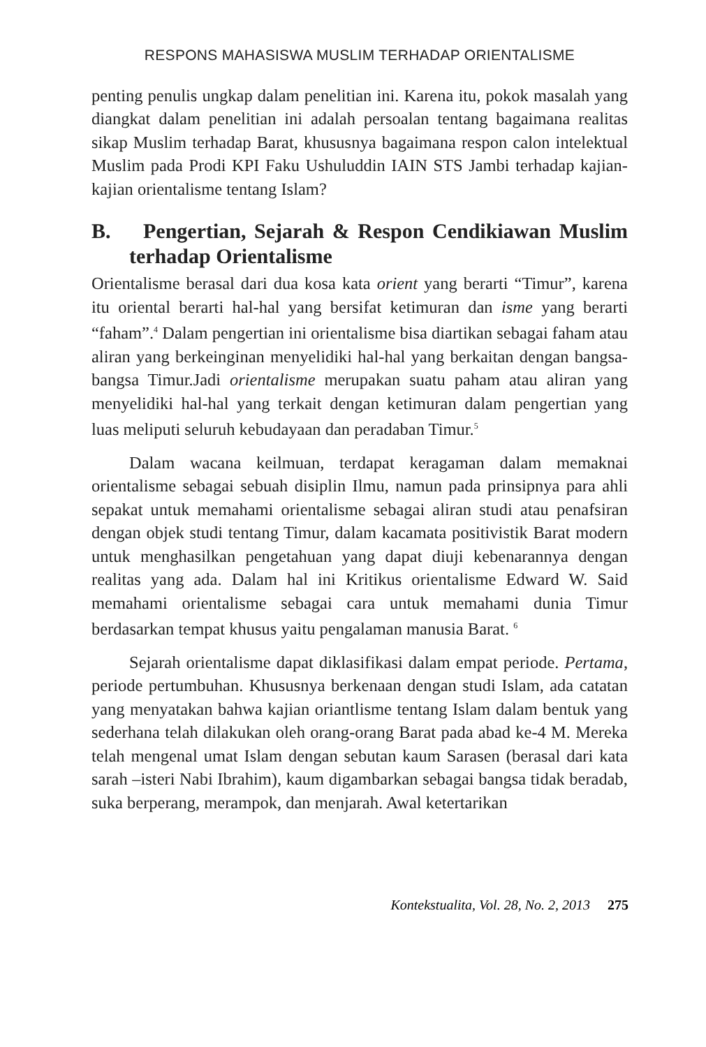RESPONS MAHASISWA MUSLIM TERHADAP ORIENTALISME
penting penulis ungkap dalam penelitian ini. Karena itu, pokok masalah yang diangkat dalam penelitian ini adalah persoalan tentang bagaimana realitas sikap Muslim terhadap Barat, khususnya bagaimana respon calon intelektual Muslim pada Prodi KPI Faku Ushuluddin IAIN STS Jambi terhadap kajian-kajian orientalisme tentang Islam?
B. Pengertian, Sejarah & Respon Cendikiawan Muslim terhadap Orientalisme
Orientalisme berasal dari dua kosa kata orient yang berarti “Timur”, karena itu oriental berarti hal-hal yang bersifat ketimuran dan isme yang berarti “faham”.<sup>4</sup> Dalam pengertian ini orientalisme bisa diartikan sebagai faham atau aliran yang berkeinginan menyelidiki hal-hal yang berkaitan dengan bangsa-bangsa Timur.Jadi orientalisme merupakan suatu paham atau aliran yang menyelidiki hal-hal yang terkait dengan ketimuran dalam pengertian yang luas meliputi seluruh kebudayaan dan peradaban Timur.<sup>5</sup>
Dalam wacana keilmuan, terdapat keragaman dalam memaknai orientalisme sebagai sebuah disiplin Ilmu, namun pada prinsipnya para ahli sepakat untuk memahami orientalisme sebagai aliran studi atau penafsiran dengan objek studi tentang Timur, dalam kacamata positivistik Barat modern untuk menghasilkan pengetahuan yang dapat diuji kebenarannya dengan realitas yang ada. Dalam hal ini Kritikus orientalisme Edward W. Said memahami orientalisme sebagai cara untuk memahami dunia Timur berdasarkan tempat khusus yaitu pengalaman manusia Barat. <sup>6</sup>
Sejarah orientalisme dapat diklasifikasi dalam empat periode. Pertama, periode pertumbuhan. Khususnya berkenaan dengan studi Islam, ada catatan yang menyatakan bahwa kajian oriantlisme tentang Islam dalam bentuk yang sederhana telah dilakukan oleh orang-orang Barat pada abad ke-4 M. Mereka telah mengenal umat Islam dengan sebutan kaum Sarasen (berasal dari kata sarah –isteri Nabi Ibrahim), kaum digambarkan sebagai bangsa tidak beradab, suka berperang, merampok, dan menjarah. Awal ketertarikan
Kontekstualita, Vol. 28, No. 2, 2013 275